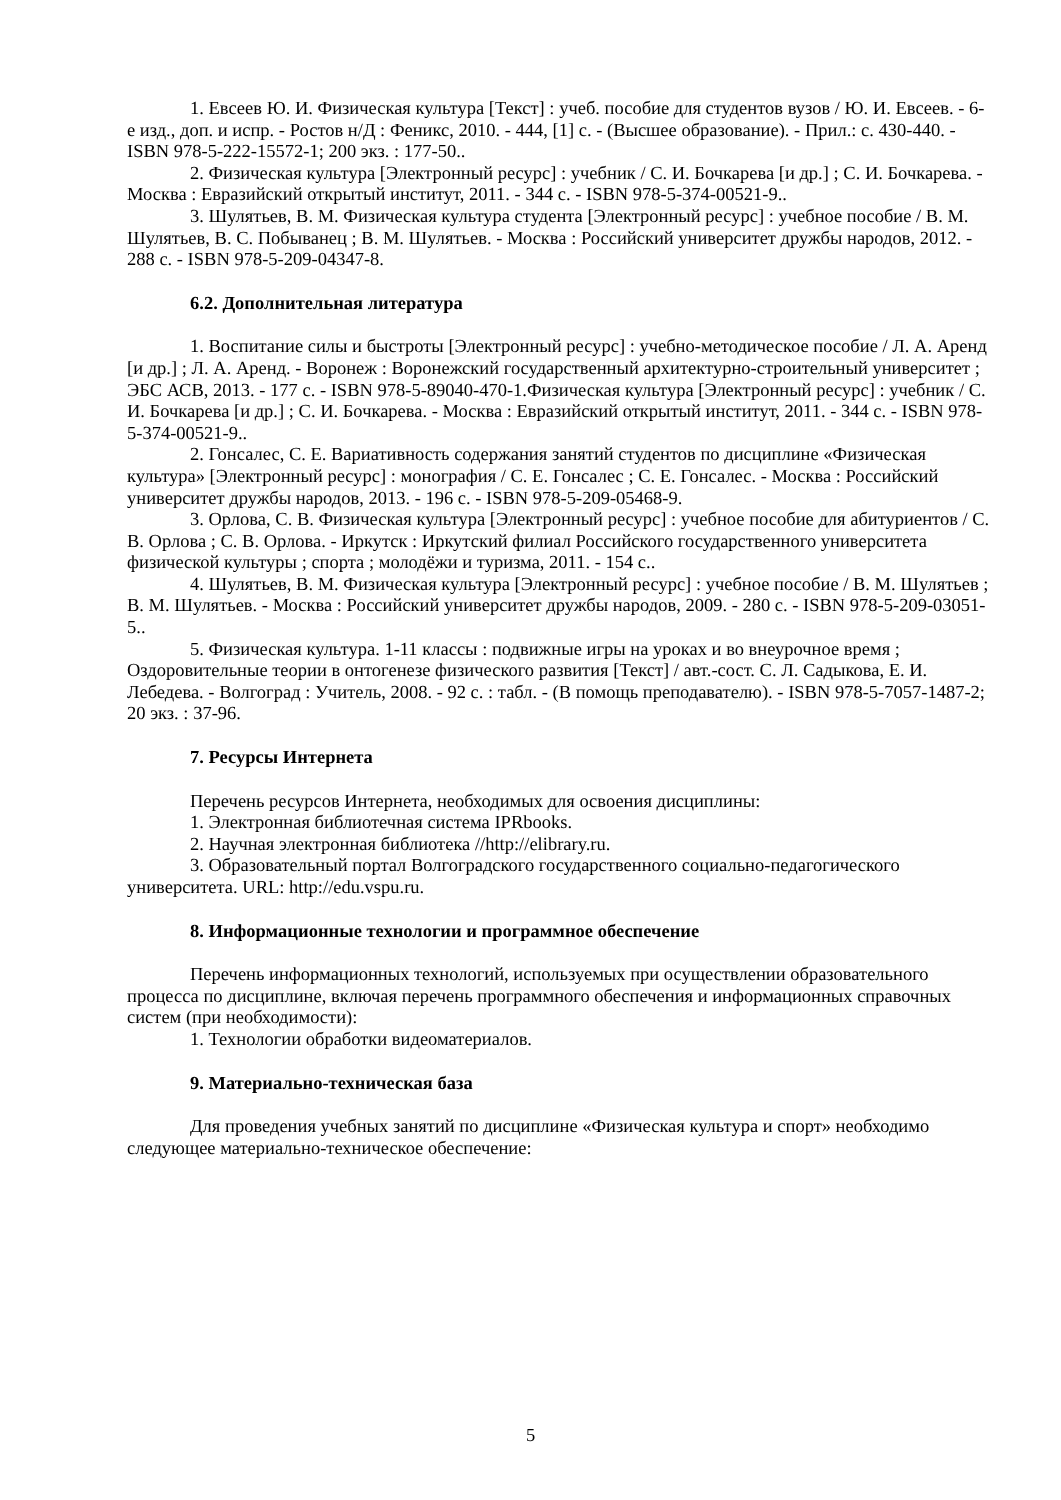1. Евсеев Ю. И. Физическая культура [Текст] : учеб. пособие для студентов вузов / Ю. И. Евсеев. - 6-е изд., доп. и испр. - Ростов н/Д : Феникс, 2010. - 444, [1] с. - (Высшее образование). - Прил.: с. 430-440. - ISBN 978-5-222-15572-1; 200 экз. : 177-50..
2. Физическая культура [Электронный ресурс] : учебник / С. И. Бочкарева [и др.] ; С. И. Бочкарева. - Москва : Евразийский открытый институт, 2011. - 344 с. - ISBN 978-5-374-00521-9..
3. Шулятьев, В. М. Физическая культура студента [Электронный ресурс] : учебное пособие / В. М. Шулятьев, В. С. Побыванец ; В. М. Шулятьев. - Москва : Российский университет дружбы народов, 2012. - 288 с. - ISBN 978-5-209-04347-8.
6.2. Дополнительная литература
1. Воспитание силы и быстроты [Электронный ресурс] : учебно-методическое пособие / Л. А. Аренд [и др.] ; Л. А. Аренд. - Воронеж : Воронежский государственный архитектурно-строительный университет ; ЭБС АСВ, 2013. - 177 с. - ISBN 978-5-89040-470-1.Физическая культура [Электронный ресурс] : учебник / С. И. Бочкарева [и др.] ; С. И. Бочкарева. - Москва : Евразийский открытый институт, 2011. - 344 с. - ISBN 978-5-374-00521-9..
2. Гонсалес, С. Е. Вариативность содержания занятий студентов по дисциплине «Физическая культура» [Электронный ресурс] : монография / С. Е. Гонсалес ; С. Е. Гонсалес. - Москва : Российский университет дружбы народов, 2013. - 196 с. - ISBN 978-5-209-05468-9.
3. Орлова, С. В. Физическая культура [Электронный ресурс] : учебное пособие для абитуриентов / С. В. Орлова ; С. В. Орлова. - Иркутск : Иркутский филиал Российского государственного университета физической культуры ; спорта ; молодёжи и туризма, 2011. - 154 с..
4. Шулятьев, В. М. Физическая культура [Электронный ресурс] : учебное пособие / В. М. Шулятьев ; В. М. Шулятьев. - Москва : Российский университет дружбы народов, 2009. - 280 с. - ISBN 978-5-209-03051-5..
5. Физическая культура. 1-11 классы : подвижные игры на уроках и во внеурочное время ; Оздоровительные теории в онтогенезе физического развития [Текст] / авт.-сост. С. Л. Садыкова, Е. И. Лебедева. - Волгоград : Учитель, 2008. - 92 с. : табл. - (В помощь преподавателю). - ISBN 978-5-7057-1487-2; 20 экз. : 37-96.
7. Ресурсы Интернета
Перечень ресурсов Интернета, необходимых для освоения дисциплины:
1. Электронная библиотечная система IPRbooks.
2. Научная электронная библиотека //http://elibrary.ru.
3. Образовательный портал Волгоградского государственного социально-педагогического университета. URL: http://edu.vspu.ru.
8. Информационные технологии и программное обеспечение
Перечень информационных технологий, используемых при осуществлении образовательного процесса по дисциплине, включая перечень программного обеспечения и информационных справочных систем (при необходимости):
1. Технологии обработки видеоматериалов.
9. Материально-техническая база
Для проведения учебных занятий по дисциплине «Физическая культура и спорт» необходимо следующее материально-техническое обеспечение:
5